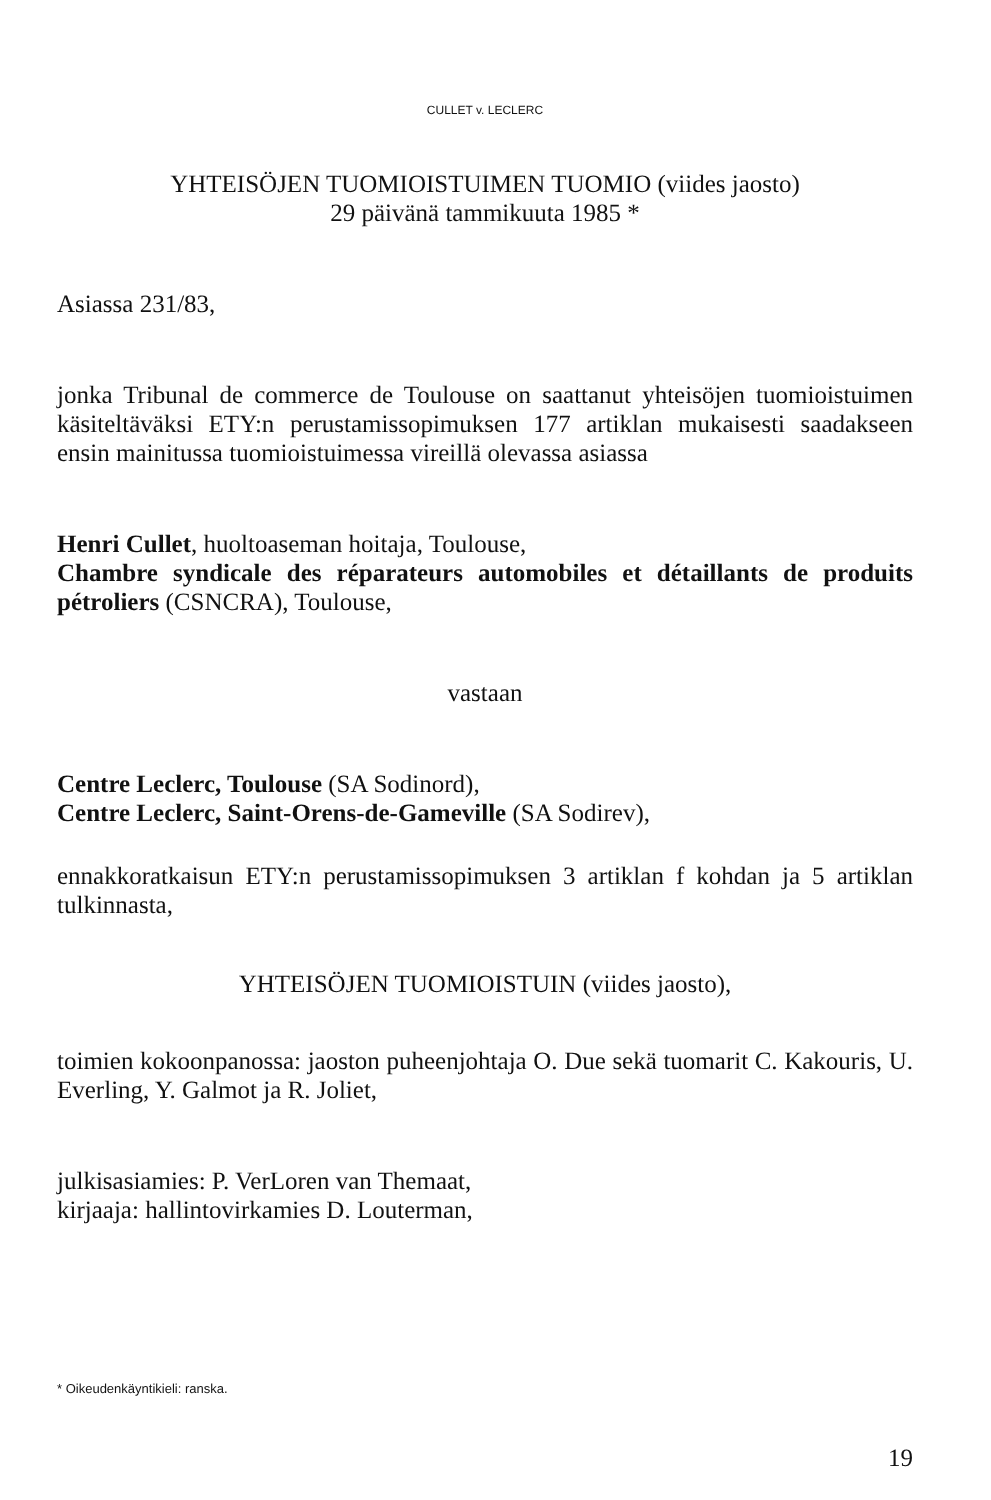CULLET v. LECLERC
YHTEISÖJEN TUOMIOISTUIMEN TUOMIO (viides jaosto)
29 päivänä tammikuuta 1985 *
Asiassa 231/83,
jonka Tribunal de commerce de Toulouse on saattanut yhteisöjen tuomioistuimen käsiteltäväksi ETY:n perustamissopimuksen 177 artiklan mukaisesti saadakseen ensin mainitussa tuomioistuimessa vireillä olevassa asiassa
Henri Cullet, huoltoaseman hoitaja, Toulouse,
Chambre syndicale des réparateurs automobiles et détaillants de produits pétroliers (CSNCRA), Toulouse,
vastaan
Centre Leclerc, Toulouse (SA Sodinord),
Centre Leclerc, Saint-Orens-de-Gameville (SA Sodirev),
ennakkoratkaisun ETY:n perustamissopimuksen 3 artiklan f kohdan ja 5 artiklan tulkinnasta,
YHTEISÖJEN TUOMIOISTUIN (viides jaosto),
toimien kokoonpanossa: jaoston puheenjohtaja O. Due sekä tuomarit C. Kakouris, U. Everling, Y. Galmot ja R. Joliet,
julkisasiamies: P. VerLoren van Themaat,
kirjaaja: hallintovirkamies D. Louterman,
* Oikeudenkäyntikieli: ranska.
19